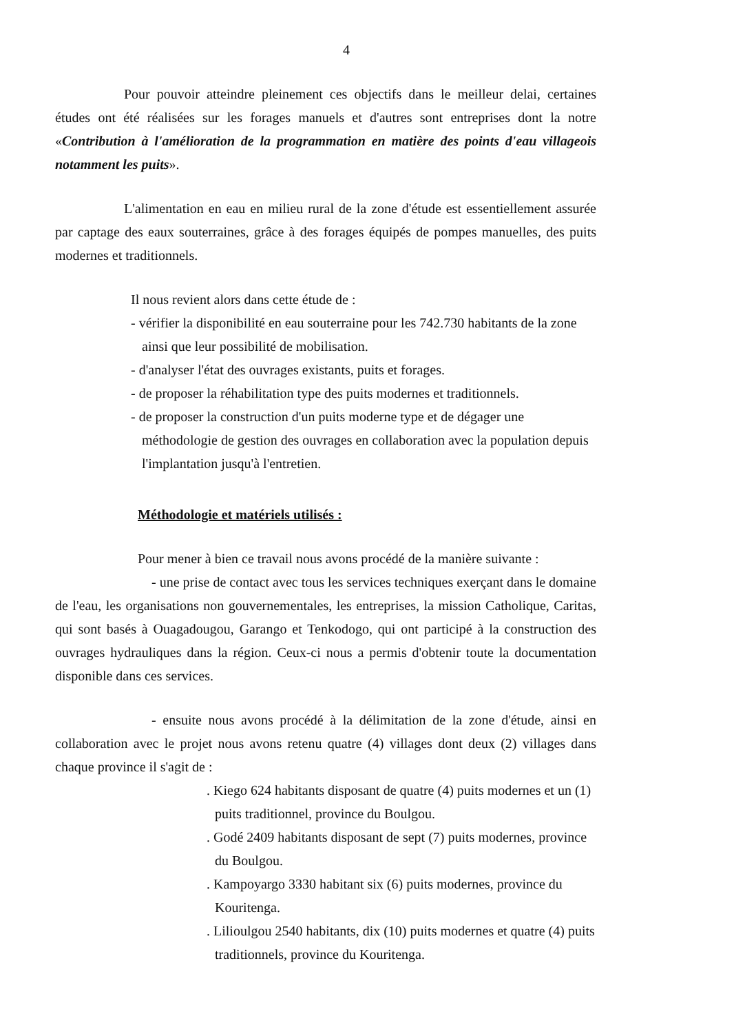4
Pour pouvoir atteindre pleinement ces objectifs dans le meilleur delai, certaines études ont été réalisées sur les forages manuels et d'autres sont entreprises dont la notre «Contribution à l'amélioration de la programmation en matière des points d'eau villageois notamment les puits».
L'alimentation en eau en milieu rural de la zone d'étude est essentiellement assurée par captage des eaux souterraines, grâce à des forages équipés de pompes manuelles, des puits modernes et traditionnels.
Il nous revient alors dans cette étude de :
- vérifier la disponibilité en eau souterraine pour les 742.730 habitants de la zone ainsi que leur possibilité de mobilisation.
- d'analyser l'état des ouvrages existants, puits et forages.
- de proposer la réhabilitation type des puits modernes et traditionnels.
- de proposer la construction d'un puits moderne type et de dégager une méthodologie de gestion des ouvrages en collaboration avec la population depuis l'implantation jusqu'à l'entretien.
Méthodologie et matériels utilisés :
Pour mener à bien ce travail nous avons procédé de la manière suivante :
- une prise de contact avec tous les services techniques exerçant dans le domaine de l'eau, les organisations non gouvernementales, les entreprises, la mission Catholique, Caritas, qui sont basés à Ouagadougou, Garango et Tenkodogo, qui ont participé à la construction des ouvrages hydrauliques dans la région. Ceux-ci nous a permis d'obtenir toute la documentation disponible dans ces services.
- ensuite nous avons procédé à la délimitation de la zone d'étude, ainsi en collaboration avec le projet nous avons retenu quatre (4) villages dont deux (2) villages dans chaque province il s'agit de :
. Kiego 624 habitants disposant de quatre (4) puits modernes et un (1) puits traditionnel, province du Boulgou.
. Godé 2409 habitants disposant de sept (7) puits modernes, province du Boulgou.
. Kampoyargo 3330 habitant six (6) puits modernes, province du Kouritenga.
. Lilioulgou 2540 habitants, dix (10) puits modernes et quatre (4) puits traditionnels, province du Kouritenga.